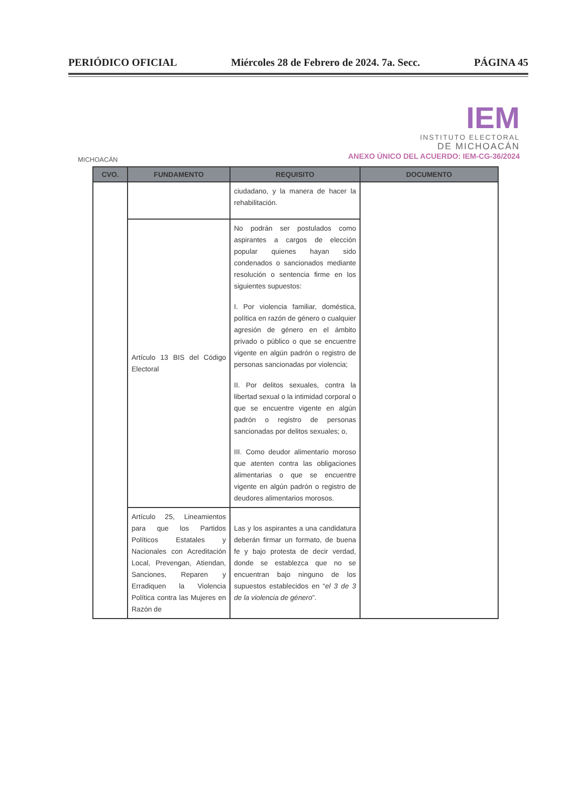PERIÓDICO OFICIAL Miércoles 28 de Febrero de 2024. 7a. Secc. PÁGINA 45
MICHOACÁN
IEM
INSTITUTO ELECTORAL
DE MICHOACÁN
ANEXO ÚNICO DEL ACUERDO: IEM-CG-36/2024
| CVO. | FUNDAMENTO | REQUISITO | DOCUMENTO |
| --- | --- | --- | --- |
| | | ciudadano, y la manera de hacer la rehabilitación. | |
| | Artículo 13 BIS del Código Electoral | No podrán ser postulados como aspirantes a cargos de elección popular quienes hayan sido condenados o sancionados mediante resolución o sentencia firme en los siguientes supuestos: I. Por violencia familiar, doméstica, política en razón de género o cualquier agresión de género en el ámbito privado o público o que se encuentre vigente en algún padrón o registro de personas sancionadas por violencia; II. Por delitos sexuales, contra la libertad sexual o la intimidad corporal o que se encuentre vigente en algún padrón o registro de personas sancionadas por delitos sexuales; o, III. Como deudor alimentario moroso que atenten contra las obligaciones alimentarias o que se encuentre vigente en algún padrón o registro de deudores alimentarios morosos. | |
| | Artículo 25, Lineamientos para que los Partidos Políticos Estatales y Nacionales con Acreditación Local, Prevengan, Atiendan, Sanciones, Reparen y Erradiquen la Violencia Política contra las Mujeres en Razón de | Las y los aspirantes a una candidatura deberán firmar un formato, de buena fe y bajo protesta de decir verdad, donde se establezca que no se encuentran bajo ninguno de los supuestos establecidos en “ el 3 de 3 de la violencia de género ”. | |